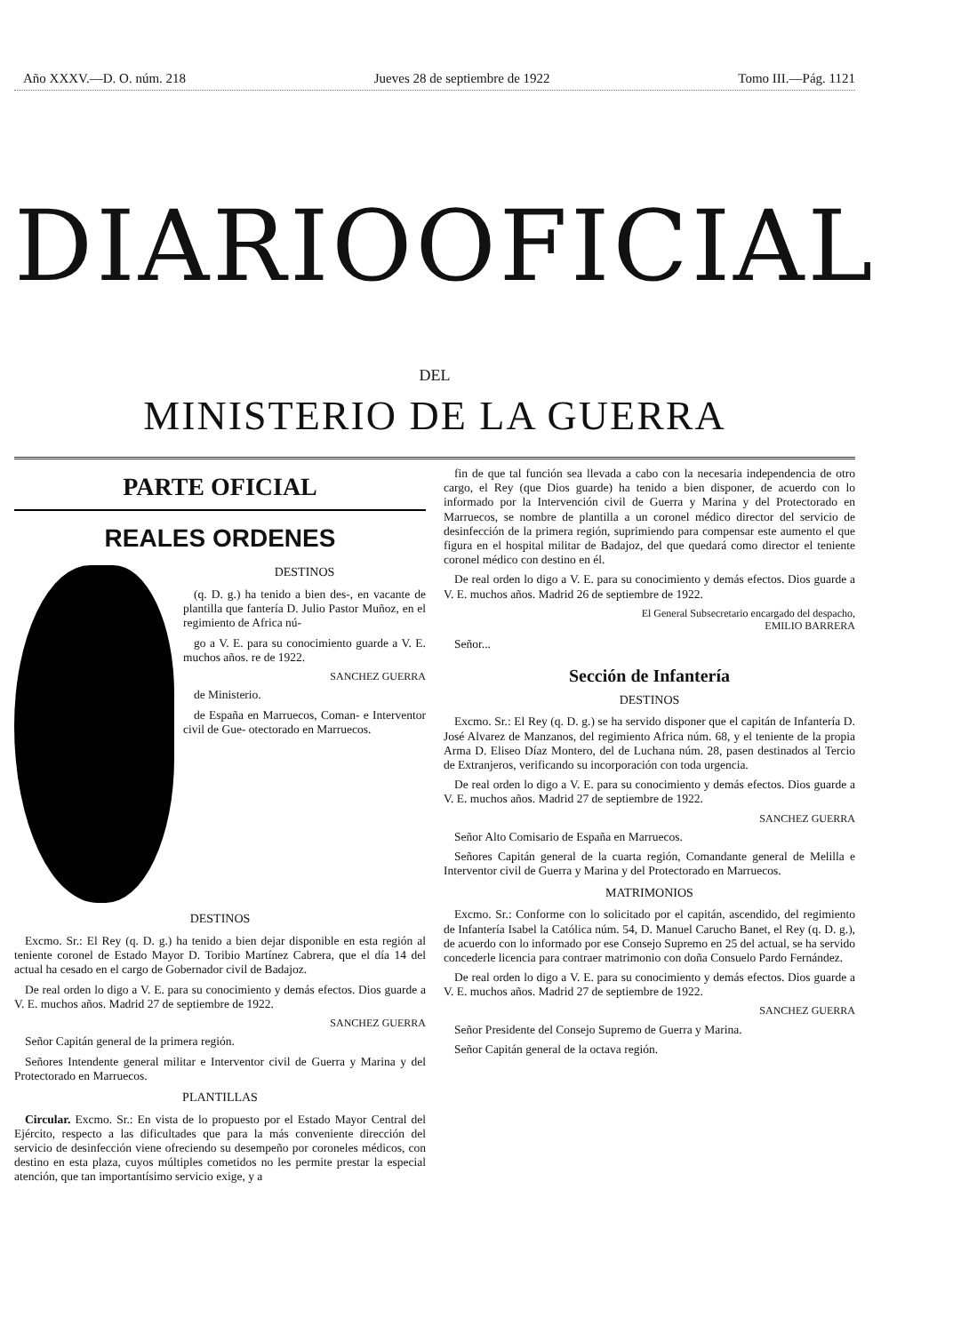Año XXXV.—D. O. núm. 218 Jueves 28 de septiembre de 1922 Tomo III.—Pág. 1121
DIARIO OFICIAL
DEL
MINISTERIO DE LA GUERRA
PARTE OFICIAL
REALES ORDENES
DESTINOS
(q. D. g.) ha tenido a bien des-, en vacante de plantilla que fantería D. Julio Pastor Muñoz, en el regimiento de Africa nú-
go a V. E. para su conocimiento guarde a V. E. muchos años. re de 1922.
SANCHEZ GUERRA
de Ministerio.
de España en Marruecos, Coman- e Interventor civil de Gue- otectorado en Marruecos.
DESTINOS
Excmo. Sr.: El Rey (q. D. g.) ha tenido a bien dejar disponible en esta región al teniente coronel de Estado Mayor D. Toribio Martínez Cabrera, que el día 14 del actual ha cesado en el cargo de Gobernador civil de Badajoz.
De real orden lo digo a V. E. para su conocimiento y demás efectos. Dios guarde a V. E. muchos años. Madrid 27 de septiembre de 1922.
SANCHEZ GUERRA
Señor Capitán general de la primera región.
Señores Intendente general militar e Interventor civil de Guerra y Marina y del Protectorado en Marruecos.
PLANTILLAS
Circular. Excmo. Sr.: En vista de lo propuesto por el Estado Mayor Central del Ejército, respecto a las dificultades que para la más conveniente dirección del servicio de desinfección viene ofreciendo su desempeño por coroneles médicos, con destino en esta plaza, cuyos múltiples cometidos no les permite prestar la especial atención, que tan importantísimo servicio exige, y a
fin de que tal función sea llevada a cabo con la necesaria independencia de otro cargo, el Rey (que Dios guarde) ha tenido a bien disponer, de acuerdo con lo informado por la Intervención civil de Guerra y Marina y del Protectorado en Marruecos, se nombre de plantilla a un coronel médico director del servicio de desinfección de la primera región, suprimiendo para compensar este aumento el que figura en el hospital militar de Badajoz, del que quedará como director el teniente coronel médico con destino en él.
De real orden lo digo a V. E. para su conocimiento y demás efectos. Dios guarde a V. E. muchos años. Madrid 26 de septiembre de 1922.
El General Subsecretario encargado del despacho,
EMILIO BARRERA
Señor...
Sección de Infantería
DESTINOS
Excmo. Sr.: El Rey (q. D. g.) se ha servido disponer que el capitán de Infantería D. José Alvarez de Manzanos, del regimiento Africa núm. 68, y el teniente de la propia Arma D. Eliseo Díaz Montero, del de Luchana núm. 28, pasen destinados al Tercio de Extranjeros, verificando su incorporación con toda urgencia.
De real orden lo digo a V. E. para su conocimiento y demás efectos. Dios guarde a V. E. muchos años. Madrid 27 de septiembre de 1922.
SANCHEZ GUERRA
Señor Alto Comisario de España en Marruecos.
Señores Capitán general de la cuarta región, Comandante general de Melilla e Interventor civil de Guerra y Marina y del Protectorado en Marruecos.
MATRIMONIOS
Excmo. Sr.: Conforme con lo solicitado por el capitán, ascendido, del regimiento de Infantería Isabel la Católica núm. 54, D. Manuel Carucho Banet, el Rey (q. D. g.), de acuerdo con lo informado por ese Consejo Supremo en 25 del actual, se ha servido concederle licencia para contraer matrimonio con doña Consuelo Pardo Fernández.
De real orden lo digo a V. E. para su conocimiento y demás efectos. Dios guarde a V. E. muchos años. Madrid 27 de septiembre de 1922.
SANCHEZ GUERRA
Señor Presidente del Consejo Supremo de Guerra y Marina.
Señor Capitán general de la octava región.